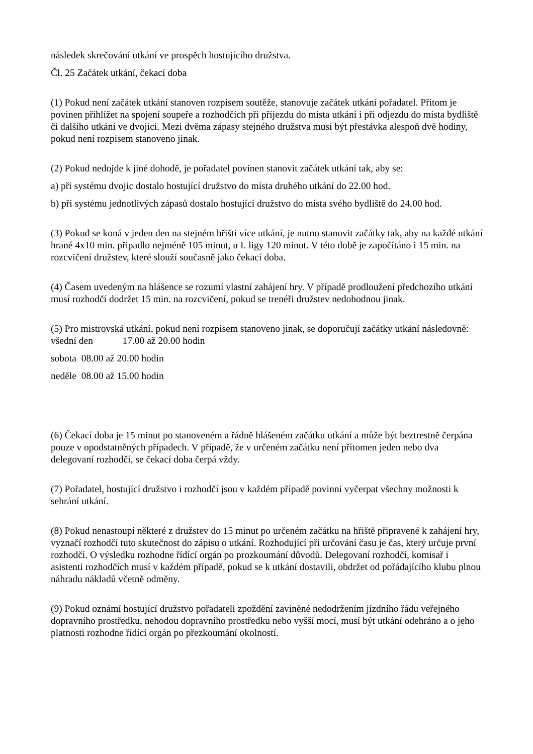následek skrečování utkání ve prospěch hostujícího družstva.
Čl. 25 Začátek utkání, čekací doba
(1) Pokud není začátek utkání stanoven rozpisem soutěže, stanovuje začátek utkání pořadatel. Přitom je povinen přihlížet na spojení soupeře a rozhodčích při příjezdu do místa utkání i při odjezdu do místa bydliště či dalšího utkání ve dvojici. Mezi dvěma zápasy stejného družstva musí být přestávka alespoň dvě hodiny, pokud není rozpisem stanoveno jinak.
(2) Pokud nedojde k jiné dohodě, je pořadatel povinen stanovit začátek utkání tak, aby se:
a) při systému dvojic dostalo hostující družstvo do místa druhého utkání do 22.00 hod.
b) při systému jednotlivých zápasů dostalo hostující družstvo do místa svého bydliště do 24.00 hod.
(3) Pokud se koná v jeden den na stejném hřišti více utkání, je nutno stanovit začátky tak, aby na každé utkání hrané 4x10 min. připadlo nejméně 105 minut, u I. ligy 120 minut. V této době je započítáno i 15 min. na rozcvičení družstev, které slouží současně jako čekací doba.
(4) Časem uvedeným na hlášence se rozumí vlastní zahájení hry. V případě prodloužení předchozího utkání musí rozhodčí dodržet 15 min. na rozcvičení, pokud se trenéři družstev nedohodnou jinak.
(5) Pro mistrovská utkání, pokud není rozpisem stanoveno jinak, se doporučují začátky utkání následovně: všední den 17.00 až 20.00 hodin
sobota 08.00 až 20.00 hodin
neděle 08.00 až 15.00 hodin
(6) Čekací doba je 15 minut po stanoveném a řádně hlášeném začátku utkání a může být beztrestně čerpána pouze v opodstatněných případech. V případě, že v určeném začátku není přítomen jeden nebo dva delegovaní rozhodčí, se čekací doba čerpá vždy.
(7) Pořadatel, hostující družstvo i rozhodčí jsou v každém případě povinni vyčerpat všechny možnosti k sehrání utkání.
(8) Pokud nenastoupí některé z družstev do 15 minut po určeném začátku na hřiště připravené k zahájení hry, vyznačí rozhodčí tuto skutečnost do zápisu o utkání. Rozhodující při určování času je čas, který určuje první rozhodčí. O výsledku rozhodne řídící orgán po prozkoumání důvodů. Delegovaní rozhodčí, komisař i asistenti rozhodčích musí v každém případě, pokud se k utkání dostavili, obdržet od pořádajícího klubu plnou náhradu nákladů včetně odměny.
(9) Pokud oznámí hostující družstvo pořadateli zpoždění zaviněné nedodržením jízdního řádu veřejného dopravního prostředku, nehodou dopravního prostředku nebo vyšší mocí, musí být utkání odehráno a o jeho platnosti rozhodne řídící orgán po přezkoumání okolností.